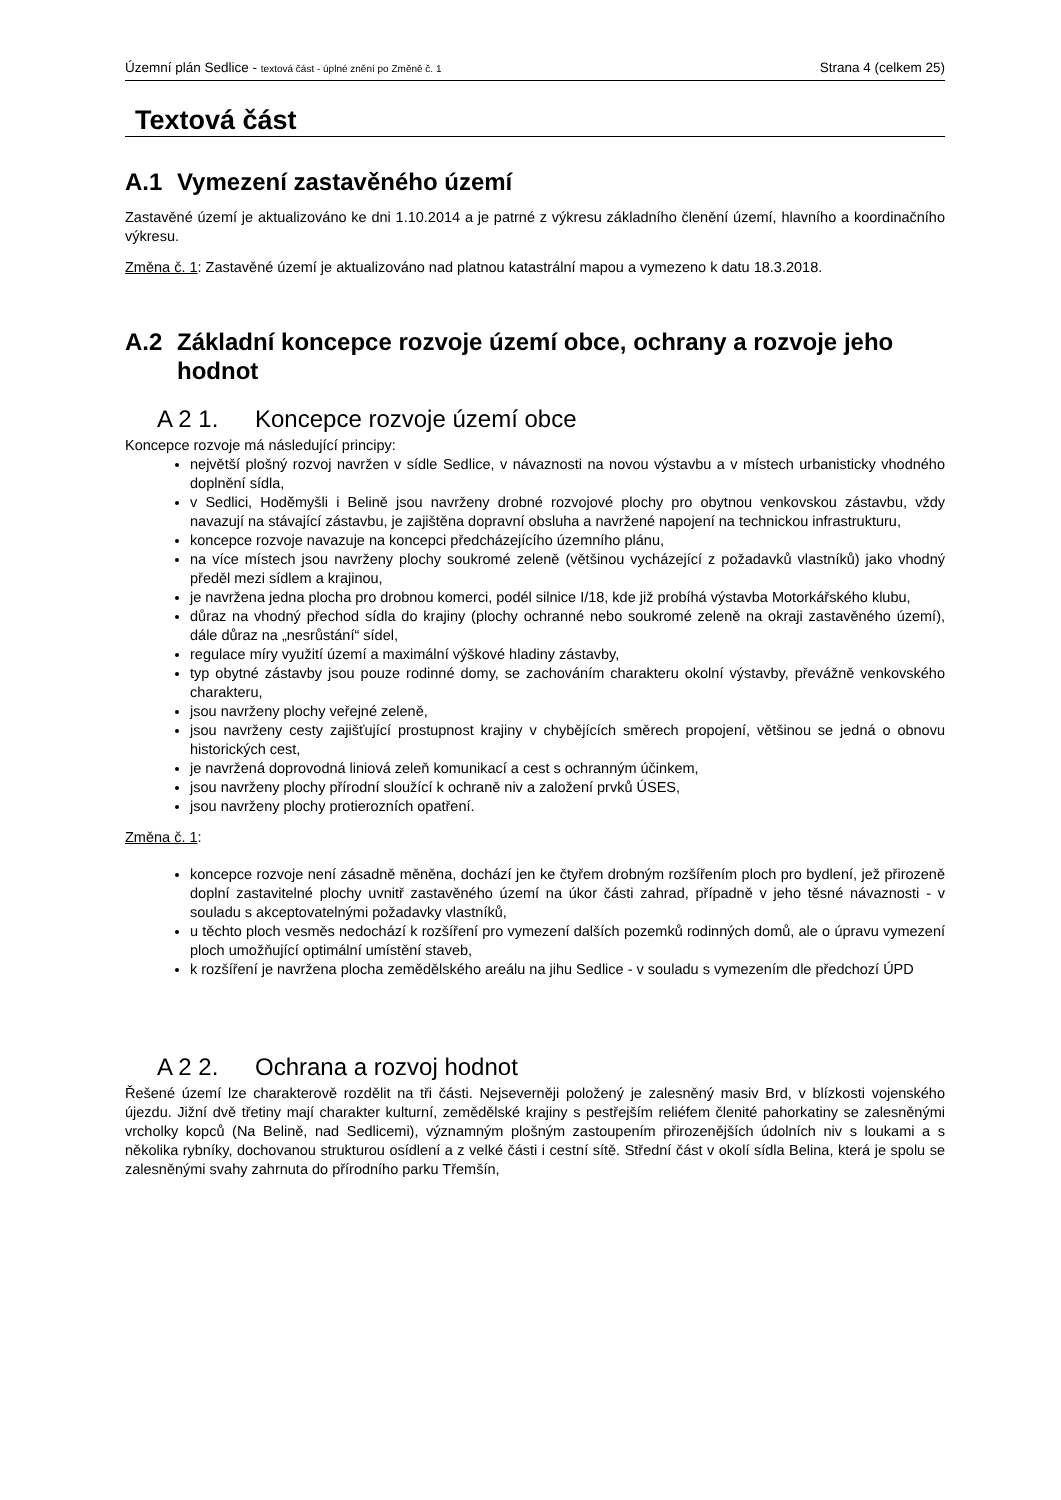Územní plán Sedlice - textová část - úplné znění po Změně č. 1 Strana 4 (celkem 25)
Textová část
A.1 Vymezení zastavěného území
Zastavěné území je aktualizováno ke dni 1.10.2014 a je patrné z výkresu základního členění území, hlavního a koordinačního výkresu.
Změna č. 1: Zastavěné území je aktualizováno nad platnou katastrální mapou a vymezeno k datu 18.3.2018.
A.2 Základní koncepce rozvoje území obce, ochrany a rozvoje jeho hodnot
A 2 1. Koncepce rozvoje území obce
Koncepce rozvoje má následující principy:
největší plošný rozvoj navržen v sídle Sedlice, v návaznosti na novou výstavbu a v místech urbanisticky vhodného doplnění sídla,
v Sedlici, Hodĕmyšli i Belině jsou navrženy drobné rozvojové plochy pro obytnou venkovskou zástavbu, vždy navazují na stávající zástavbu, je zajištěna dopravní obsluha a navržené napojení na technickou infrastrukturu,
koncepce rozvoje navazuje na koncepci předcházejícího územního plánu,
na více místech jsou navrženy plochy soukromé zeleně (většinou vycházející z požadavků vlastníků) jako vhodný předěl mezi sídlem a krajinou,
je navržena jedna plocha pro drobnou komerci, podél silnice I/18, kde již probíhá výstavba Motorkářského klubu,
důraz na vhodný přechod sídla do krajiny (plochy ochranné nebo soukromé zeleně na okraji zastavěného území), dále důraz na „nesrůstání“ sídel,
regulace míry využití území a maximální výškové hladiny zástavby,
typ obytné zástavby jsou pouze rodinné domy, se zachováním charakteru okolní výstavby, převážně venkovského charakteru,
jsou navrženy plochy veřejné zeleně,
jsou navrženy cesty zajišťující prostupnost krajiny v chybějících směrech propojení, většinou se jedná o obnovu historických cest,
je navržená doprovodná liniová zeleň komunikací a cest s ochranným účinkem,
jsou navrženy plochy přírodní sloužící k ochraně niv a založení prvků ÚSES,
jsou navrženy plochy protierozních opatření.
Změna č. 1:
koncepce rozvoje není zásadně měněna, dochází jen ke čtyřem drobným rozšířením ploch pro bydlení, jež přirozeně doplní zastavitelné plochy uvnitř zastavěného území na úkor části zahrad, případně v jeho těsné návaznosti - v souladu s akceptovatelnými požadavky vlastníků,
u těchto ploch vesměs nedochází k rozšíření pro vymezení dalších pozemků rodinných domů, ale o úpravu vymezení ploch umožňující optimální umístění staveb,
k rozšíření je navržena plocha zemědělského areálu na jihu Sedlice - v souladu s vymezením dle předchozí ÚPD
A 2 2. Ochrana a rozvoj hodnot
Řešené území lze charakterově rozdělit na tři části. Nejseverněji položený je zalesněný masiv Brd, v blízkosti vojenského újezdu. Jižní dvě třetiny mají charakter kulturní, zemědělské krajiny s pestřejším reliéfem členité pahorkatiny se zalesněnými vrcholky kopců (Na Belině, nad Sedlicemi), významným plošným zastoupením přirozenějších údolních niv s loukami a s několika rybníky, dochovanou strukturou osídlení a z velké části i cestní sítě. Střední část v okolí sídla Belina, která je spolu se zalesněnými svahy zahrnuta do přírodního parku Třemšín,